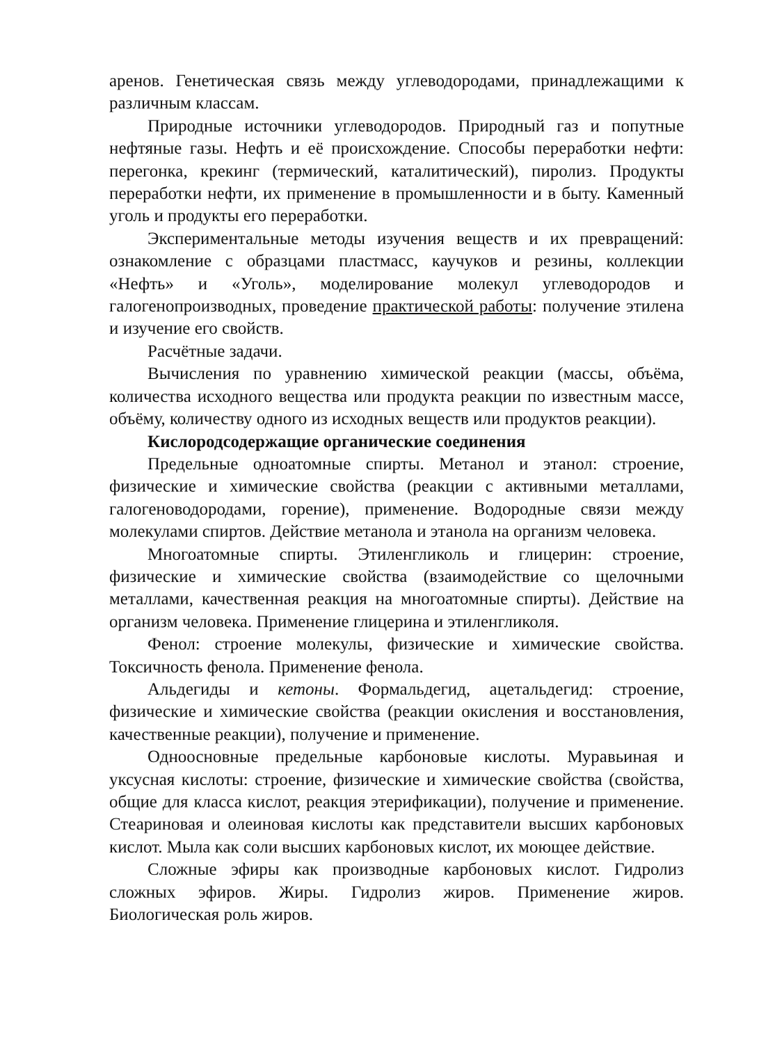аренов. Генетическая связь между углеводородами, принадлежащими к различным классам.
Природные источники углеводородов. Природный газ и попутные нефтяные газы. Нефть и её происхождение. Способы переработки нефти: перегонка, крекинг (термический, каталитический), пиролиз. Продукты переработки нефти, их применение в промышленности и в быту. Каменный уголь и продукты его переработки.
Экспериментальные методы изучения веществ и их превращений: ознакомление с образцами пластмасс, каучуков и резины, коллекции «Нефть» и «Уголь», моделирование молекул углеводородов и галогенопроизводных, проведение практической работы: получение этилена и изучение его свойств.
Расчётные задачи.
Вычисления по уравнению химической реакции (массы, объёма, количества исходного вещества или продукта реакции по известным массе, объёму, количеству одного из исходных веществ или продуктов реакции).
Кислородсодержащие органические соединения
Предельные одноатомные спирты. Метанол и этанол: строение, физические и химические свойства (реакции с активными металлами, галогеноводородами, горение), применение. Водородные связи между молекулами спиртов. Действие метанола и этанола на организм человека.
Многоатомные спирты. Этиленгликоль и глицерин: строение, физические и химические свойства (взаимодействие со щелочными металлами, качественная реакция на многоатомные спирты). Действие на организм человека. Применение глицерина и этиленгликоля.
Фенол: строение молекулы, физические и химические свойства. Токсичность фенола. Применение фенола.
Альдегиды и кетоны. Формальдегид, ацетальдегид: строение, физические и химические свойства (реакции окисления и восстановления, качественные реакции), получение и применение.
Одноосновные предельные карбоновые кислоты. Муравьиная и уксусная кислоты: строение, физические и химические свойства (свойства, общие для класса кислот, реакция этерификации), получение и применение. Стеариновая и олеиновая кислоты как представители высших карбоновых кислот. Мыла как соли высших карбоновых кислот, их моющее действие.
Сложные эфиры как производные карбоновых кислот. Гидролиз сложных эфиров. Жиры. Гидролиз жиров. Применение жиров. Биологическая роль жиров.